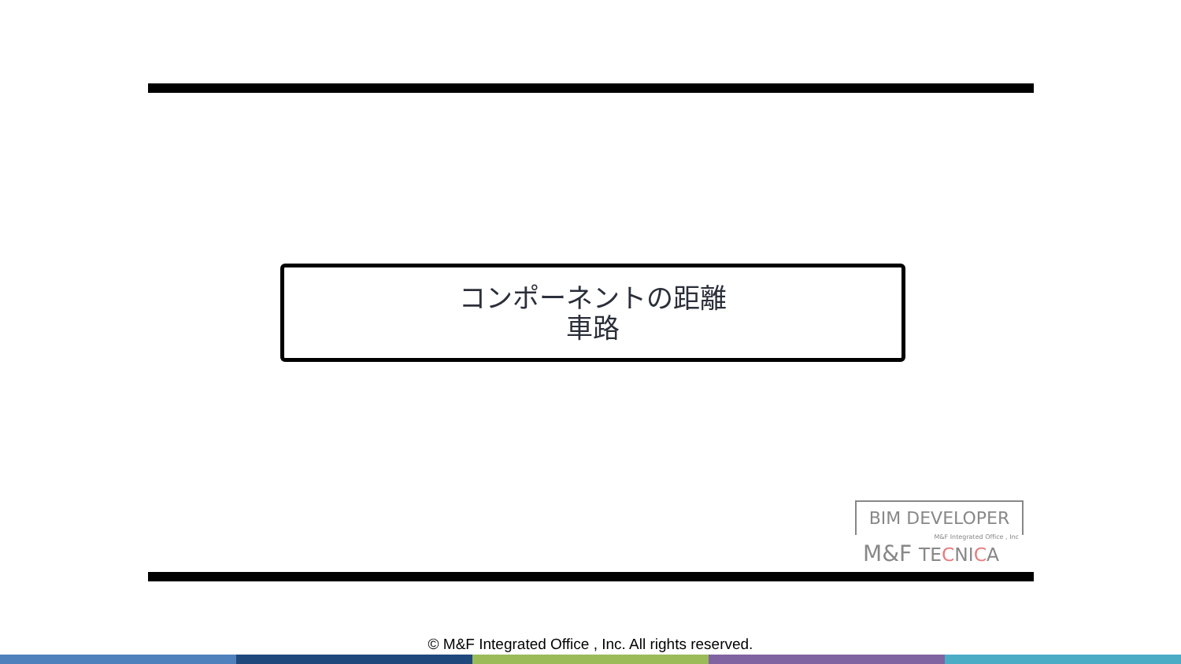コンポーネントの距離
車路
BIM DEVELOPER
M&F Integrated Office , Inc
M&F TECNICA
© M&F Integrated Office , Inc. All rights reserved.